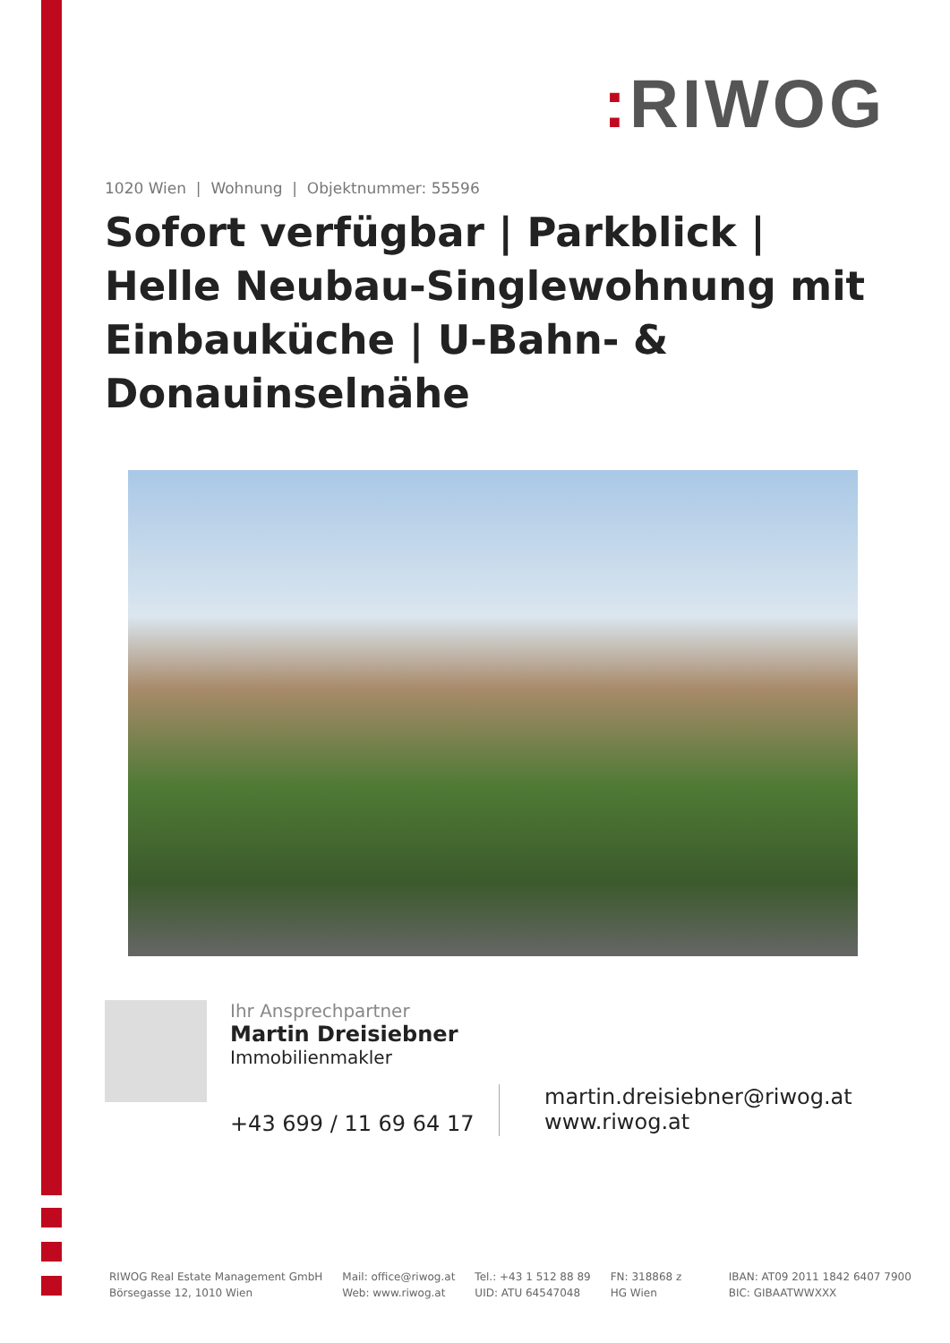: RIWOG
1020 Wien | Wohnung | Objektnummer: 55596
Sofort verfügbar | Parkblick | Helle Neubau-Singlewohnung mit Einbauküche | U-Bahn- & Donauinselnähe
Ihr Ansprechpartner
Martin Dreisiebner
Immobilienmakler
+43 699 / 11 69 64 17
martin.dreisiebner@riwog.at
www.riwog.at
RIWOG Real Estate Management GmbH
Börsegasse 12, 1010 Wien
Mail: office@riwog.at
Web: www.riwog.at
Tel.: +43 1 512 88 89
UID: ATU 64547048
FN: 318868 z
HG Wien
IBAN: AT09 2011 1842 6407 7900
BIC: GIBAATWWXXX